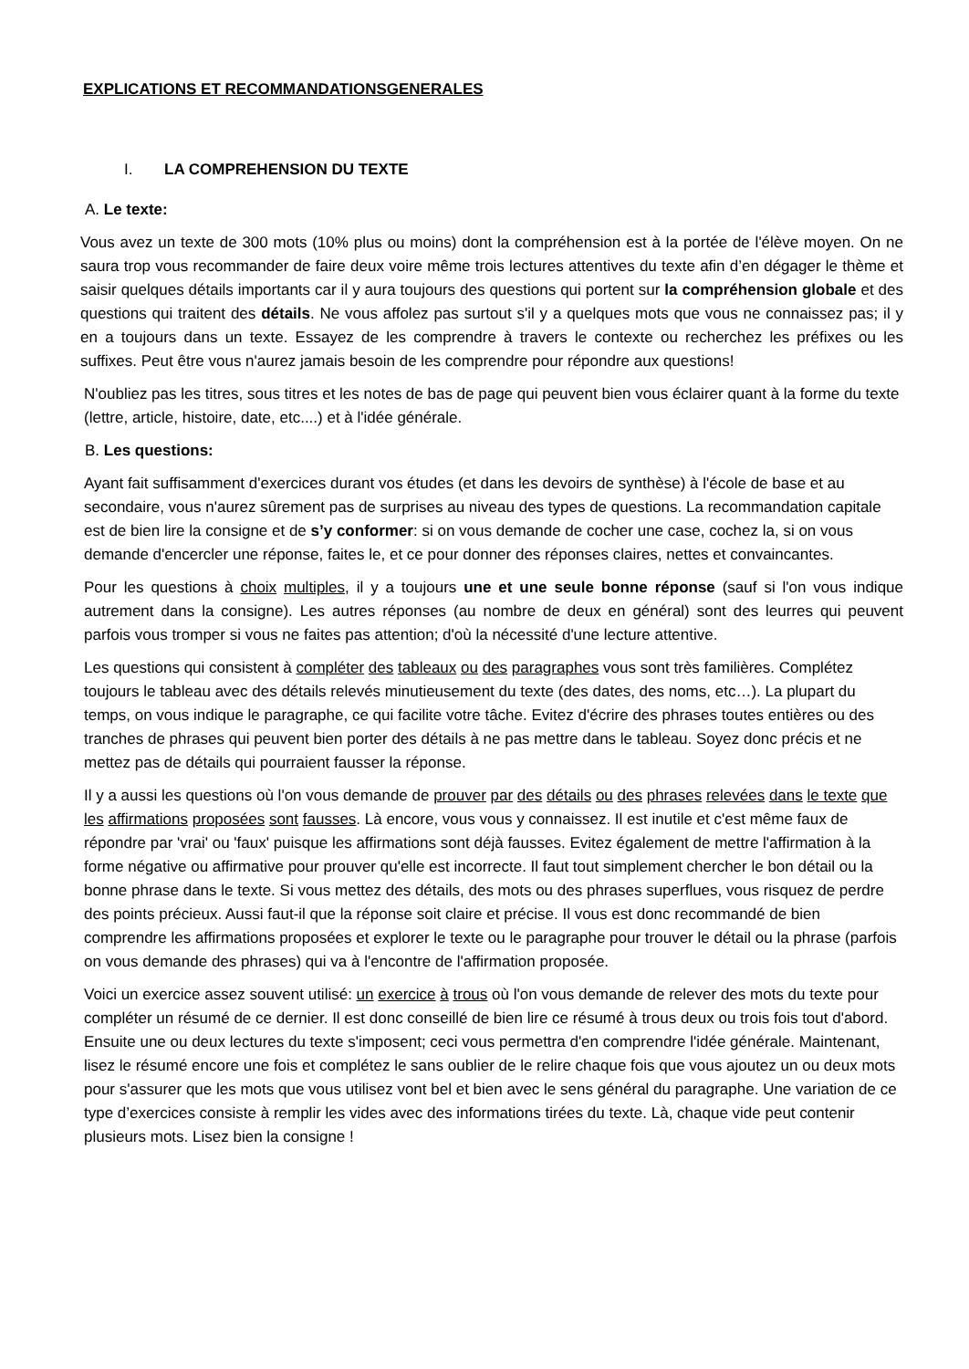EXPLICATIONS ET RECOMMANDATIONSGENERALES
I. LA COMPREHENSION DU TEXTE
A. Le texte:
Vous avez un texte de 300 mots (10% plus ou moins) dont la compréhension est à la portée de l'élève moyen. On ne saura trop vous recommander de faire deux voire même trois lectures attentives du texte afin d’en dégager le thème et saisir quelques détails importants car il y aura toujours des questions qui portent sur la compréhension globale et des questions qui traitent des détails. Ne vous affolez pas surtout s'il y a quelques mots que vous ne connaissez pas; il y en a toujours dans un texte. Essayez de les comprendre à travers le contexte ou recherchez les préfixes ou les suffixes. Peut être vous n'aurez jamais besoin de les comprendre pour répondre aux questions!
N'oubliez pas les titres, sous titres et les notes de bas de page qui peuvent bien vous éclairer quant à la forme du texte (lettre, article, histoire, date, etc....) et à l'idée générale.
B. Les questions:
Ayant fait suffisamment d'exercices durant vos études (et dans les devoirs de synthèse) à l'école de base et au secondaire, vous n'aurez sûrement pas de surprises au niveau des types de questions. La recommandation capitale est de bien lire la consigne et de s’y conformer: si on vous demande de cocher une case, cochez la, si on vous demande d'encercler une réponse, faites le, et ce pour donner des réponses claires, nettes et convaincantes.
Pour les questions à choix multiples, il y a toujours une et une seule bonne réponse (sauf si l'on vous indique autrement dans la consigne). Les autres réponses (au nombre de deux en général) sont des leurres qui peuvent parfois vous tromper si vous ne faites pas attention; d'où la nécessité d'une lecture attentive.
Les questions qui consistent à compléter des tableaux ou des paragraphes vous sont très familières. Complétez toujours le tableau avec des détails relevés minutieusement du texte (des dates, des noms, etc…). La plupart du temps, on vous indique le paragraphe, ce qui facilite votre tâche. Evitez d'écrire des phrases toutes entières ou des tranches de phrases qui peuvent bien porter des détails à ne pas mettre dans le tableau. Soyez donc précis et ne mettez pas de détails qui pourraient fausser la réponse.
Il y a aussi les questions où l'on vous demande de prouver par des détails ou des phrases relevées dans le texte que les affirmations proposées sont fausses. Là encore, vous vous y connaissez. Il est inutile et c'est même faux de répondre par 'vrai' ou 'faux' puisque les affirmations sont déjà fausses. Evitez également de mettre l'affirmation à la forme négative ou affirmative pour prouver qu'elle est incorrecte. Il faut tout simplement chercher le bon détail ou la bonne phrase dans le texte. Si vous mettez des détails, des mots ou des phrases superflues, vous risquez de perdre des points précieux. Aussi faut-il que la réponse soit claire et précise. Il vous est donc recommandé de bien comprendre les affirmations proposées et explorer le texte ou le paragraphe pour trouver le détail ou la phrase (parfois on vous demande des phrases) qui va à l'encontre de l'affirmation proposée.
Voici un exercice assez souvent utilisé: un exercice à trous où l'on vous demande de relever des mots du texte pour compléter un résumé de ce dernier. Il est donc conseillé de bien lire ce résumé à trous deux ou trois fois tout d'abord. Ensuite une ou deux lectures du texte s'imposent; ceci vous permettra d'en comprendre l'idée générale. Maintenant, lisez le résumé encore une fois et complétez le sans oublier de le relire chaque fois que vous ajoutez un ou deux mots pour s'assurer que les mots que vous utilisez vont bel et bien avec le sens général du paragraphe. Une variation de ce type d’exercices consiste à remplir les vides avec des informations tirées du texte. Là, chaque vide peut contenir plusieurs mots. Lisez bien la consigne !